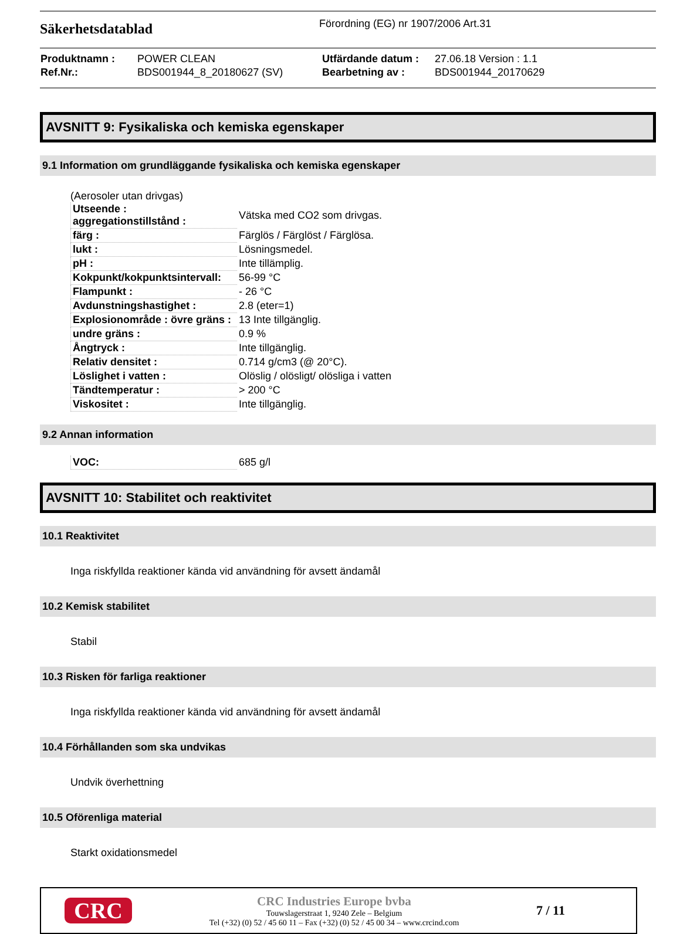Säkerhetsdatablad
Förordning (EG) nr 1907/2006 Art.31
| Produktnamn : | POWER CLEAN | Utfärdande datum : | 27.06.18 Version : 1.1 |
| Ref.Nr.: | BDS001944_8_20180627 (SV) | Bearbetning av : | BDS001944_20170629 |
AVSNITT 9: Fysikaliska och kemiska egenskaper
9.1 Information om grundläggande fysikaliska och kemiska egenskaper
(Aerosoler utan drivgas)
| Utseende : aggregationstillstånd : | Vätska med CO2 som drivgas. |
| färg : | Färglös / Färglöst / Färglösa. |
| lukt : | Lösningsmedel. |
| pH : | Inte tillämplig. |
| Kokpunkt/kokpunktsintervall: | 56-99 °C |
| Flampunkt : | - 26 °C |
| Avdunstningshastighet : | 2.8 (eter=1) |
| Explosionområde : övre gräns : | 13 Inte tillgänglig. |
| undre gräns : | 0.9 % |
| Ångtryck : | Inte tillgänglig. |
| Relativ densitet : | 0.714 g/cm3 (@ 20°C). |
| Löslighet i vatten : | Olöslig / olösligt/ olösliga i vatten |
| Tändtemperatur : | > 200 °C |
| Viskositet : | Inte tillgänglig. |
9.2 Annan information
| VOC: | 685 g/l |
AVSNITT 10: Stabilitet och reaktivitet
10.1 Reaktivitet
Inga riskfyllda reaktioner kända vid användning för avsett ändamål
10.2 Kemisk stabilitet
Stabil
10.3 Risken för farliga reaktioner
Inga riskfyllda reaktioner kända vid användning för avsett ändamål
10.4 Förhållanden som ska undvikas
Undvik överhettning
10.5 Oförenliga material
Starkt oxidationsmedel
CRC
CRC Industries Europe bvba
Touwslagerstraat 1, 9240 Zele – Belgium
Tel (+32) (0) 52 / 45 60 11 – Fax (+32) (0) 52 / 45 00 34 – www.crcind.com
7 / 11